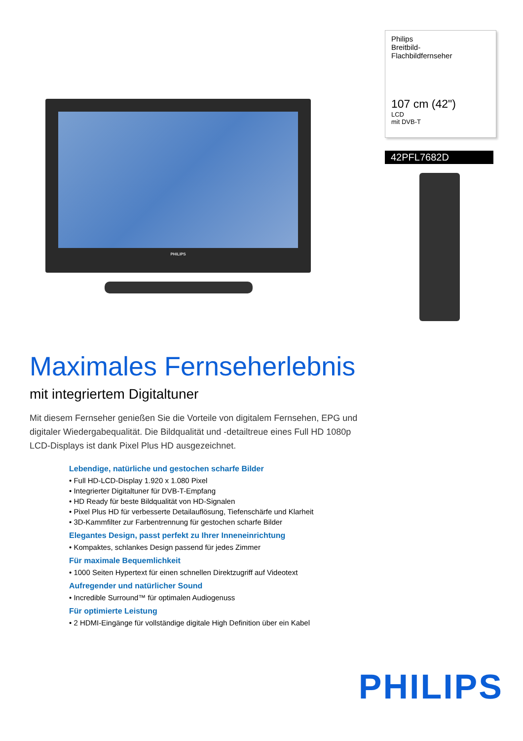PHILIPS
Philips
Breitbild-
Flachbildfernseher
107 cm (42")
LCD
mit DVB-T
42PFL7682D
Maximales Fernseherlebnis
mit integriertem Digitaltuner
Mit diesem Fernseher genießen Sie die Vorteile von digitalem Fernsehen, EPG und digitaler Wiedergabequalität. Die Bildqualität und -detailtreue eines Full HD 1080p LCD-Displays ist dank Pixel Plus HD ausgezeichnet.
Lebendige, natürliche und gestochen scharfe Bilder
• Full HD-LCD-Display 1.920 x 1.080 Pixel
• Integrierter Digitaltuner für DVB-T-Empfang
• HD Ready für beste Bildqualität von HD-Signalen
• Pixel Plus HD für verbesserte Detailauflösung, Tiefenschärfe und Klarheit
• 3D-Kammfilter zur Farbentrennung für gestochen scharfe Bilder
Elegantes Design, passt perfekt zu Ihrer Inneneinrichtung
• Kompaktes, schlankes Design passend für jedes Zimmer
Für maximale Bequemlichkeit
• 1000 Seiten Hypertext für einen schnellen Direktzugriff auf Videotext
Aufregender und natürlicher Sound
• Incredible Surround™ für optimalen Audiogenuss
Für optimierte Leistung
• 2 HDMI-Eingänge für vollständige digitale High Definition über ein Kabel
PHILIPS